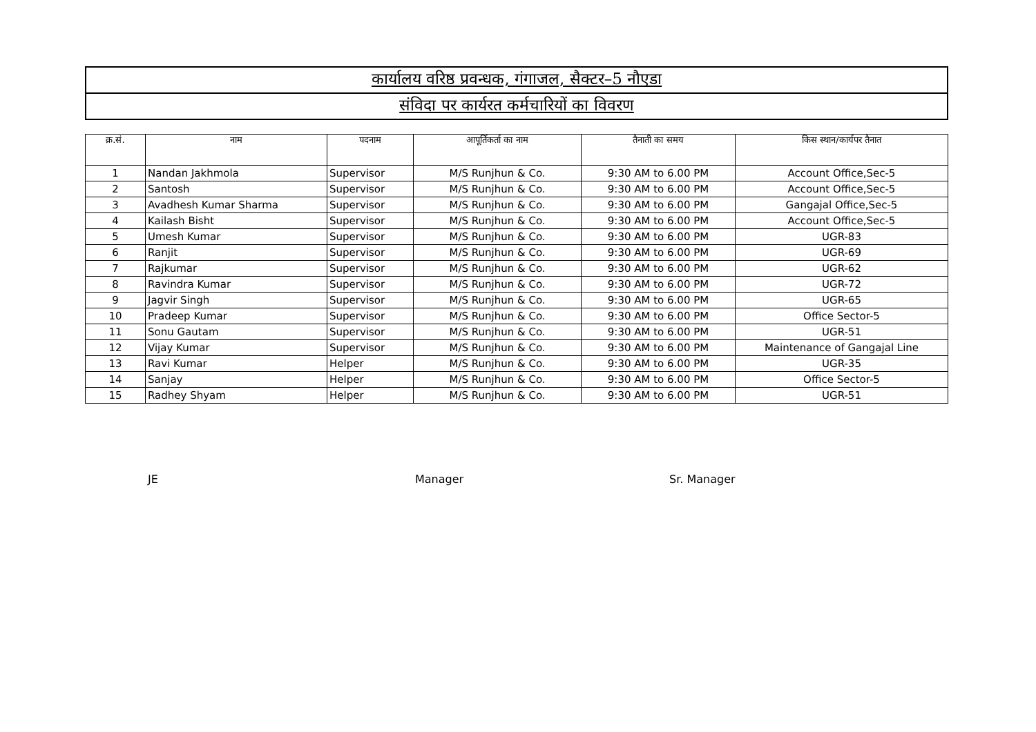| कार्यालय वरिष्ठ प्रवन्धक, गंगाजल, सैक्टर–5 नौएडा |
| संविदा पर कार्यरत कर्मचारियों का विवरण |
| क्र.सं. | नाम | पदनाम | आपूर्तिकर्ता का नाम | तैनाती का समय | किस स्थान/कार्यपर तैनात |
| --- | --- | --- | --- | --- | --- |
| 1 | Nandan Jakhmola | Supervisor | M/S Runjhun & Co. | 9:30 AM to 6.00 PM | Account Office,Sec-5 |
| 2 | Santosh | Supervisor | M/S Runjhun & Co. | 9:30 AM to 6.00 PM | Account Office,Sec-5 |
| 3 | Avadhesh Kumar Sharma | Supervisor | M/S Runjhun & Co. | 9:30 AM to 6.00 PM | Gangajal Office,Sec-5 |
| 4 | Kailash Bisht | Supervisor | M/S Runjhun & Co. | 9:30 AM to 6.00 PM | Account Office,Sec-5 |
| 5 | Umesh Kumar | Supervisor | M/S Runjhun & Co. | 9:30 AM to 6.00 PM | UGR-83 |
| 6 | Ranjit | Supervisor | M/S Runjhun & Co. | 9:30 AM to 6.00 PM | UGR-69 |
| 7 | Rajkumar | Supervisor | M/S Runjhun & Co. | 9:30 AM to 6.00 PM | UGR-62 |
| 8 | Ravindra Kumar | Supervisor | M/S Runjhun & Co. | 9:30 AM to 6.00 PM | UGR-72 |
| 9 | Jagvir Singh | Supervisor | M/S Runjhun & Co. | 9:30 AM to 6.00 PM | UGR-65 |
| 10 | Pradeep Kumar | Supervisor | M/S Runjhun & Co. | 9:30 AM to 6.00 PM | Office Sector-5 |
| 11 | Sonu Gautam | Supervisor | M/S Runjhun & Co. | 9:30 AM to 6.00 PM | UGR-51 |
| 12 | Vijay Kumar | Supervisor | M/S Runjhun & Co. | 9:30 AM to 6.00 PM | Maintenance of Gangajal Line |
| 13 | Ravi Kumar | Helper | M/S Runjhun & Co. | 9:30 AM to 6.00 PM | UGR-35 |
| 14 | Sanjay | Helper | M/S Runjhun & Co. | 9:30 AM to 6.00 PM | Office Sector-5 |
| 15 | Radhey Shyam | Helper | M/S Runjhun & Co. | 9:30 AM to 6.00 PM | UGR-51 |
JE Manager Sr. Manager